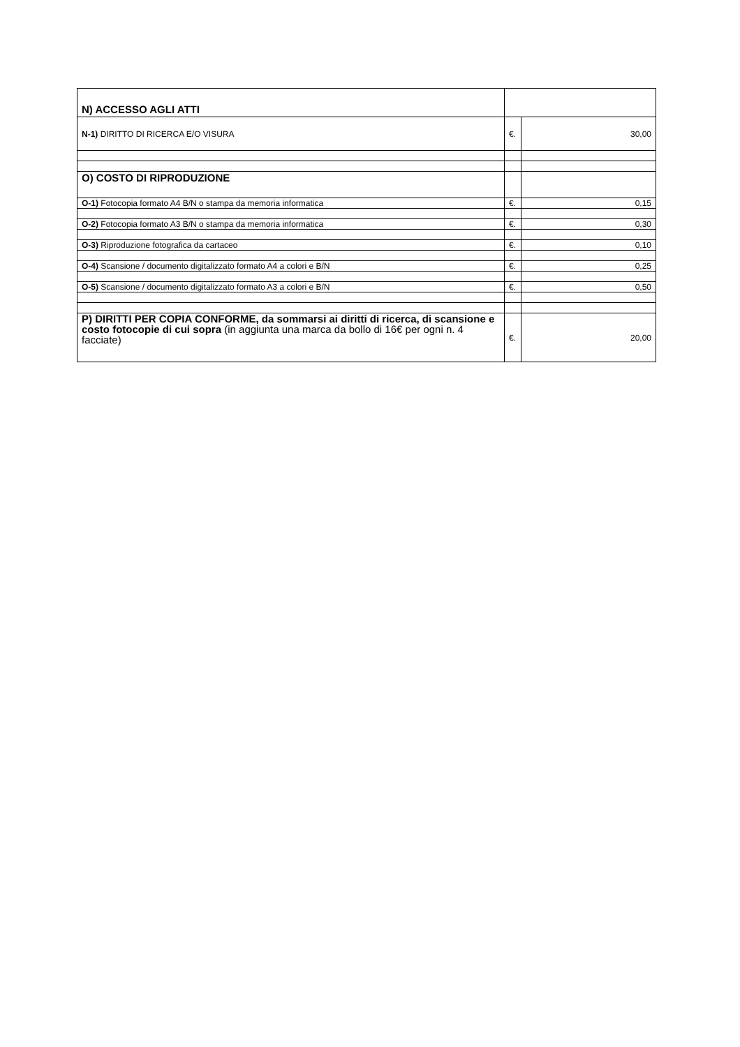| N) ACCESSO AGLI ATTI | | |
| N-1) DIRITTO DI RICERCA E/O VISURA | €. | 30,00 |
| O) COSTO DI RIPRODUZIONE | | |
| O-1) Fotocopia formato A4 B/N o stampa da memoria informatica | €. | 0,15 |
| O-2) Fotocopia formato A3 B/N o stampa da memoria informatica | €. | 0,30 |
| O-3) Riproduzione fotografica da cartaceo | €. | 0,10 |
| O-4) Scansione / documento digitalizzato formato A4 a colori e B/N | €. | 0,25 |
| O-5) Scansione / documento digitalizzato formato A3 a colori e B/N | €. | 0,50 |
| P) DIRITTI PER COPIA CONFORME, da sommarsi ai diritti di ricerca, di scansione e costo fotocopie di cui sopra (in aggiunta una marca da bollo di 16€ per ogni n. 4 facciate) | €. | 20,00 |